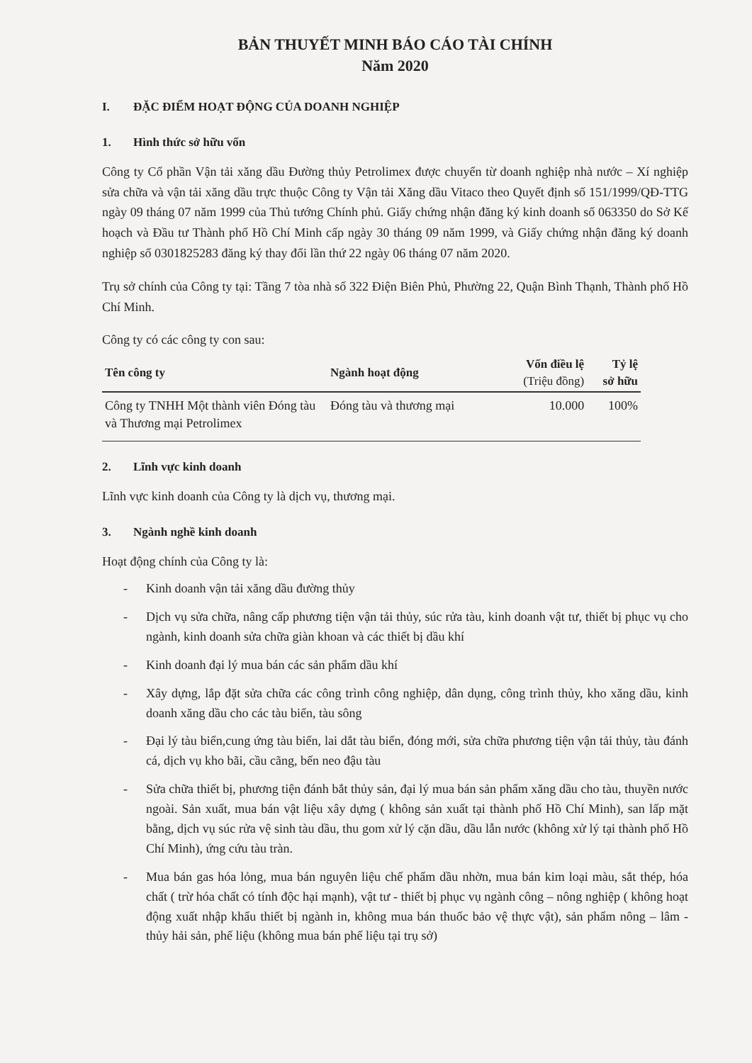BẢN THUYẾT MINH BÁO CÁO TÀI CHÍNH
Năm 2020
I. ĐẶC ĐIỂM HOẠT ĐỘNG CỦA DOANH NGHIỆP
1. Hình thức sở hữu vốn
Công ty Cổ phần Vận tải xăng dầu Đường thủy Petrolimex được chuyển từ doanh nghiệp nhà nước – Xí nghiệp sửa chữa và vận tải xăng dầu trực thuộc Công ty Vận tải Xăng dầu Vitaco theo Quyết định số 151/1999/QĐ-TTG ngày 09 tháng 07 năm 1999 của Thủ tướng Chính phủ. Giấy chứng nhận đăng ký kinh doanh số 063350 do Sở Kế hoạch và Đầu tư Thành phố Hồ Chí Minh cấp ngày 30 tháng 09 năm 1999, và Giấy chứng nhận đăng ký doanh nghiệp số 0301825283 đăng ký thay đổi lần thứ 22 ngày 06 tháng 07 năm 2020.
Trụ sở chính của Công ty tại: Tầng 7 tòa nhà số 322 Điện Biên Phủ, Phường 22, Quận Bình Thạnh, Thành phố Hồ Chí Minh.
Công ty có các công ty con sau:
| Tên công ty | Ngành hoạt động | Vốn điều lệ (Triệu đồng) | Tỷ lệ sở hữu |
| --- | --- | --- | --- |
| Công ty TNHH Một thành viên Đóng tàu và Thương mại Petrolimex | Đóng tàu và thương mại | 10.000 | 100% |
2. Lĩnh vực kinh doanh
Lĩnh vực kinh doanh của Công ty là dịch vụ, thương mại.
3. Ngành nghề kinh doanh
Hoạt động chính của Công ty là:
- Kinh doanh vận tải xăng dầu đường thủy
- Dịch vụ sửa chữa, nâng cấp phương tiện vận tải thủy, súc rửa tàu, kinh doanh vật tư, thiết bị phục vụ cho ngành, kinh doanh sửa chữa giàn khoan và các thiết bị dầu khí
- Kinh doanh đại lý mua bán các sản phẩm dầu khí
- Xây dựng, lắp đặt sửa chữa các công trình công nghiệp, dân dụng, công trình thủy, kho xăng dầu, kinh doanh xăng dầu cho các tàu biển, tàu sông
- Đại lý tàu biển,cung ứng tàu biển, lai dắt tàu biển, đóng mới, sửa chữa phương tiện vận tải thủy, tàu đánh cá, dịch vụ kho bãi, cầu cãng, bến neo đậu tàu
- Sửa chữa thiết bị, phương tiện đánh bắt thủy sản, đại lý mua bán sản phẩm xăng dầu cho tàu, thuyền nước ngoài. Sản xuất, mua bán vật liệu xây dựng ( không sản xuất tại thành phố Hồ Chí Minh), san lấp mặt bằng, dịch vụ súc rửa vệ sinh tàu dầu, thu gom xử lý cặn dầu, dầu lẫn nước (không xử lý tại thành phố Hồ Chí Minh), ứng cứu tàu tràn.
- Mua bán gas hóa lỏng, mua bán nguyên liệu chế phẩm dầu nhờn, mua bán kim loại màu, sắt thép, hóa chất ( trừ hóa chất có tính độc hại mạnh), vật tư - thiết bị phục vụ ngành công – nông nghiệp ( không hoạt động xuất nhập khẩu thiết bị ngành in, không mua bán thuốc bảo vệ thực vật), sản phẩm nông – lâm - thủy hải sản, phế liệu (không mua bán phế liệu tại trụ sở)